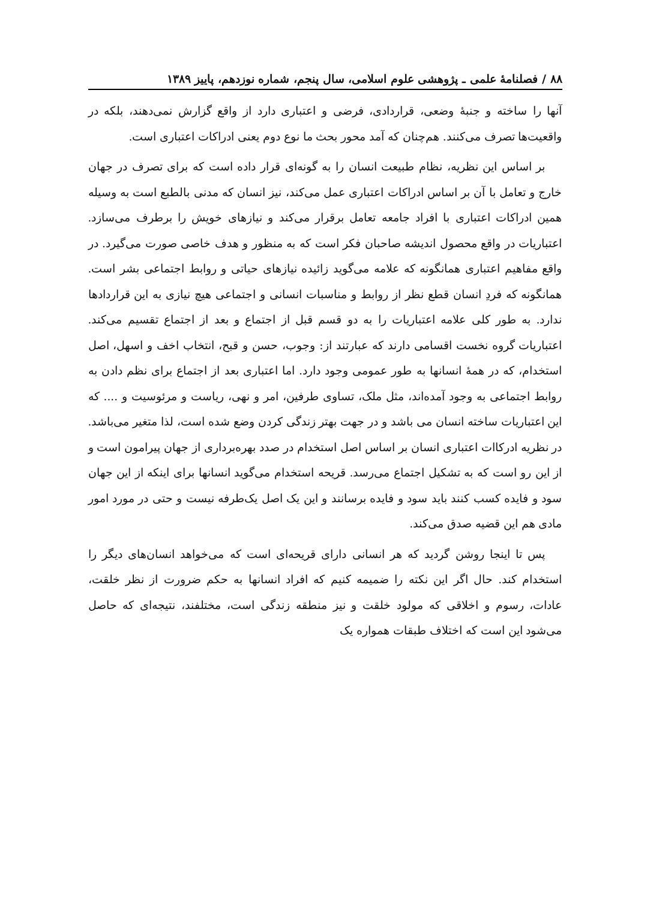۸۸ / فصلنامهٔ علمی ـ پژوهشی علوم اسلامی، سال پنجم، شماره نوزدهم، پاییز ۱۳۸۹
آنها را ساخته و جنبهٔ وضعی، قراردادی، فرضی و اعتباری دارد از واقع گزارش نمی‌دهند، بلکه در واقعیت‌ها تصرف می‌کنند. هم‌چنان که آمد محور بحث ما نوع دوم یعنی ادراکات اعتباری است.
بر اساس این نظریه، نظام طبیعت انسان را به گونه‌ای قرار داده است که برای تصرف در جهان خارج و تعامل با آن بر اساس ادراکات اعتباری عمل می‌کند، نیز انسان که مدنی بالطبع است به وسیله همین ادراکات اعتباری با افراد جامعه تعامل برقرار می‌کند و نیازهای خویش را برطرف می‌سازد. اعتباریات در واقع محصول اندیشه صاحبان فکر است که به منظور و هدف خاصی صورت می‌گیرد. در واقع مفاهیم اعتباری همانگونه که علامه می‌گوید زائیده نیازهای حیاتی و روابط اجتماعی بشر است. همانگونه که فردِ انسان قطع نظر از روابط و مناسبات انسانی و اجتماعی هیچ نیازی به این قراردادها ندارد. به طور کلی علامه اعتباریات را به دو قسم قبل از اجتماع و بعد از اجتماع تقسیم می‌کند. اعتباریات گروه نخست اقسامی دارند که عبارتند از: وجوب، حسن و قبح، انتخاب اخف و اسهل، اصل استخدام، که در همهٔ انسانها به طور عمومی وجود دارد. اما اعتباری بعد از اجتماع برای نظم دادن به روابط اجتماعی به وجود آمده‌اند، مثل ملک، تساوی طرفین، امر و نهی، ریاست و مرئوسیت و .... که این اعتباریات ساخته انسان می باشد و در جهت بهتر زندگی کردن وضع شده است، لذا متغیر می‌باشد. در نظریه ادرکاات اعتباری انسان بر اساس اصل استخدام در صدد بهره‌برداری از جهان پیرامون است و از این رو است که به تشکیل اجتماع می‌رسد. قریحه استخدام می‌گوید انسانها برای اینکه از این جهان سود و فایده کسب کنند باید سود و فایده برسانند و این یک اصل یک‌طرفه نیست و حتی در مورد امور مادی هم این قضیه صدق می‌کند.
پس تا اینجا روشن گردید که هر انسانی دارای قریحه‌ای است که می‌خواهد انسان‌های دیگر را استخدام کند. حال اگر این نکته را ضمیمه کنیم که افراد انسانها به حکم ضرورت از نظر خلقت، عادات، رسوم و اخلاقی که مولود خلقت و نیز منطقه زندگی است، مختلفند، نتیجه‌ای که حاصل می‌شود این است که اختلاف طبقات همواره یک